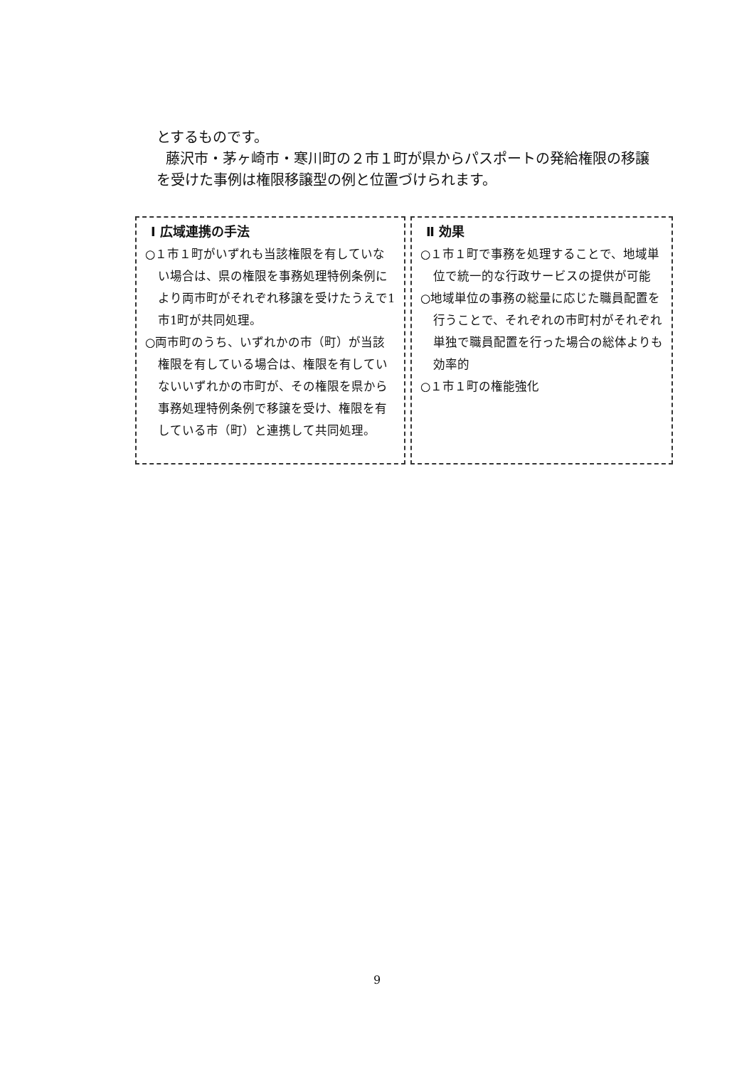とするものです。
藤沢市・茅ヶ崎市・寒川町の２市１町が県からパスポートの発給権限の移譲を受けた事例は権限移譲型の例と位置づけられます。
Ⅰ 広域連携の手法
○１市１町がいずれも当該権限を有していない場合は、県の権限を事務処理特例条例により両市町がそれぞれ移譲を受けたうえで1市1町が共同処理。
○両市町のうち、いずれかの市（町）が当該権限を有している場合は、権限を有していないいずれかの市町が、その権限を県から事務処理特例条例で移譲を受け、権限を有している市（町）と連携して共同処理。
Ⅱ 効果
○１市１町で事務を処理することで、地域単位で統一的な行政サービスの提供が可能
○地域単位の事務の総量に応じた職員配置を行うことで、それぞれの市町村がそれぞれ単独で職員配置を行った場合の総体よりも効率的
○１市１町の権能強化
9